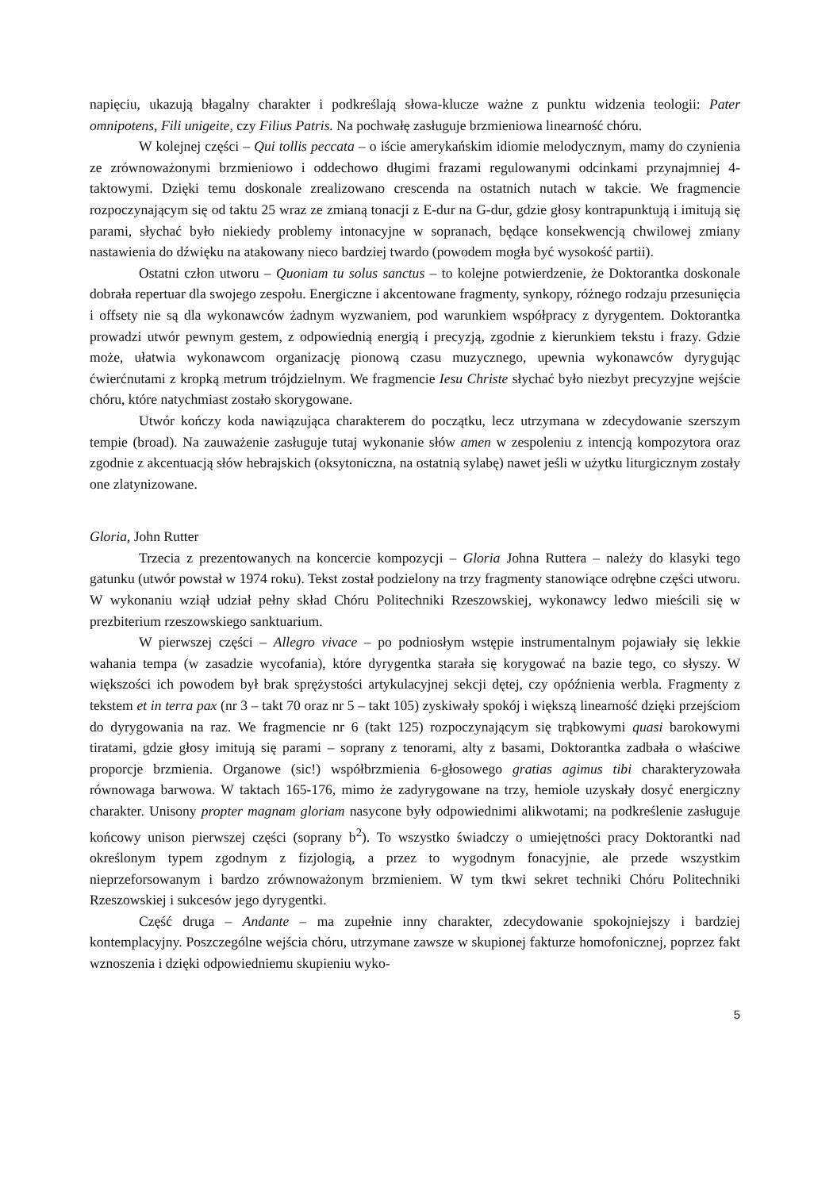napięciu, ukazują błagalny charakter i podkreślają słowa-klucze ważne z punktu widzenia teologii: Pater omnipotens, Fili unigeite, czy Filius Patris. Na pochwałę zasługuje brzmieniowa linearność chóru.
W kolejnej części – Qui tollis peccata – o iście amerykańskim idiomie melodycznym, mamy do czynienia ze zrównoważonymi brzmieniowo i oddechowo długimi frazami regulowanymi odcinkami przynajmniej 4-taktowymi. Dzięki temu doskonale zrealizowano crescenda na ostatnich nutach w takcie. We fragmencie rozpoczynającym się od taktu 25 wraz ze zmianą tonacji z E-dur na G-dur, gdzie głosy kontrapunktują i imitują się parami, słychać było niekiedy problemy intonacyjne w sopranach, będące konsekwencją chwilowej zmiany nastawienia do dźwięku na atakowany nieco bardziej twardo (powodem mogła być wysokość partii).
Ostatni człon utworu – Quoniam tu solus sanctus – to kolejne potwierdzenie, że Doktorantka doskonale dobrała repertuar dla swojego zespołu. Energiczne i akcentowane fragmenty, synkopy, różnego rodzaju przesunięcia i offsety nie są dla wykonawców żadnym wyzwaniem, pod warunkiem współpracy z dyrygentem. Doktorantka prowadzi utwór pewnym gestem, z odpowiednią energią i precyzją, zgodnie z kierunkiem tekstu i frazy. Gdzie może, ułatwia wykonawcom organizację pionową czasu muzycznego, upewnia wykonawców dyrygując ćwierćnutami z kropką metrum trójdzielnym. We fragmencie Iesu Christe słychać było niezbyt precyzyjne wejście chóru, które natychmiast zostało skorygowane.
Utwór kończy koda nawiązująca charakterem do początku, lecz utrzymana w zdecydowanie szerszym tempie (broad). Na zauważenie zasługuje tutaj wykonanie słów amen w zespoleniu z intencją kompozytora oraz zgodnie z akcentuacją słów hebrajskich (oksytoniczna, na ostatnią sylabę) nawet jeśli w użytku liturgicznym zostały one zlatynizowane.
Gloria, John Rutter
Trzecia z prezentowanych na koncercie kompozycji – Gloria Johna Ruttera – należy do klasyki tego gatunku (utwór powstał w 1974 roku). Tekst został podzielony na trzy fragmenty stanowiące odrębne części utworu. W wykonaniu wziął udział pełny skład Chóru Politechniki Rzeszowskiej, wykonawcy ledwo mieścili się w prezbiterium rzeszowskiego sanktuarium.
W pierwszej części – Allegro vivace – po podniosłym wstępie instrumentalnym pojawiały się lekkie wahania tempa (w zasadzie wycofania), które dyrygentka starała się korygować na bazie tego, co słyszy. W większości ich powodem był brak sprężystości artykulacyjnej sekcji dętej, czy opóźnienia werbla. Fragmenty z tekstem et in terra pax (nr 3 – takt 70 oraz nr 5 – takt 105) zyskiwały spokój i większą linearność dzięki przejściom do dyrygowania na raz. We fragmencie nr 6 (takt 125) rozpoczynającym się trąbkowymi quasi barokowymi tiratami, gdzie głosy imitują się parami – soprany z tenorami, alty z basami, Doktorantka zadbała o właściwe proporcje brzmienia. Organowe (sic!) współbrzmienia 6-głosowego gratias agimus tibi charakteryzowała równowaga barwowa. W taktach 165-176, mimo że zadyrygowane na trzy, hemiole uzyskały dosyć energiczny charakter. Unisony propter magnam gloriam nasycone były odpowiednimi alikwotami; na podkreślenie zasługuje końcowy unison pierwszej części (soprany b<sup>2</sup>). To wszystko świadczy o umiejętności pracy Doktorantki nad określonym typem zgodnym z fizjologią, a przez to wygodnym fonacyjnie, ale przede wszystkim nieprzeforsowanym i bardzo zrównoważonym brzmieniem. W tym tkwi sekret techniki Chóru Politechniki Rzeszowskiej i sukcesów jego dyrygentki.
Część druga – Andante – ma zupełnie inny charakter, zdecydowanie spokojniejszy i bardziej kontemplacyjny. Poszczególne wejścia chóru, utrzymane zawsze w skupionej fakturze homofonicznej, poprzez fakt wznoszenia i dzięki odpowiedniemu skupieniu wyko-
5